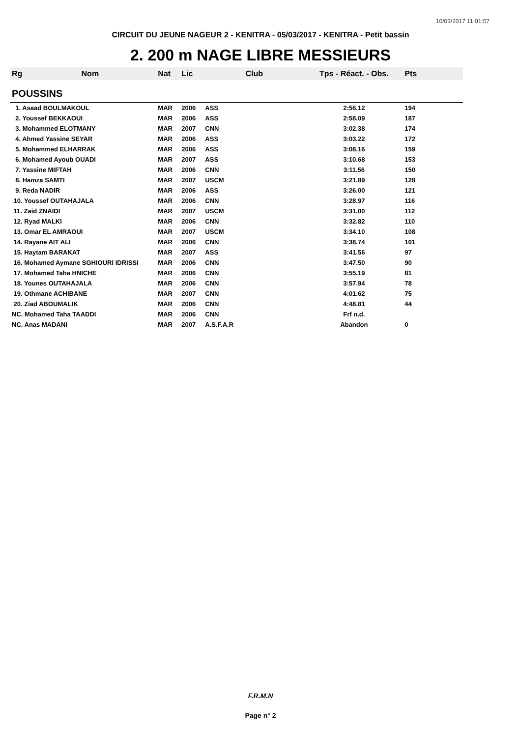10/03/2017 11:01:57
CIRCUIT DU JEUNE NAGEUR 2 - KENITRA - 05/03/2017 - KENITRA - Petit bassin
2. 200 m NAGE LIBRE MESSIEURS
| Rg | Nom | Nat | Lic | Club | Tps - Réact. - Obs. | Pts |
| --- | --- | --- | --- | --- | --- | --- |
| POUSSINS | | | | | | |
| 1. Asaad BOULMAKOUL | | MAR | 2006 | ASS | 2:56.12 | 194 |
| 2. Youssef BEKKAOUI | | MAR | 2006 | ASS | 2:58.09 | 187 |
| 3. Mohammed ELOTMANY | | MAR | 2007 | CNN | 3:02.38 | 174 |
| 4. Ahmed Yassine SEYAR | | MAR | 2006 | ASS | 3:03.22 | 172 |
| 5. Mohammed ELHARRAK | | MAR | 2006 | ASS | 3:08.16 | 159 |
| 6. Mohamed Ayoub OUADI | | MAR | 2007 | ASS | 3:10.68 | 153 |
| 7. Yassine MIFTAH | | MAR | 2006 | CNN | 3:11.56 | 150 |
| 8. Hamza SAMTI | | MAR | 2007 | USCM | 3:21.89 | 128 |
| 9. Reda NADIR | | MAR | 2006 | ASS | 3:26.00 | 121 |
| 10. Youssef OUTAHAJALA | | MAR | 2006 | CNN | 3:28.97 | 116 |
| 11. Zaid ZNAIDI | | MAR | 2007 | USCM | 3:31.00 | 112 |
| 12. Ryad MALKI | | MAR | 2006 | CNN | 3:32.82 | 110 |
| 13. Omar EL AMRAOUI | | MAR | 2007 | USCM | 3:34.10 | 108 |
| 14. Rayane AIT ALI | | MAR | 2006 | CNN | 3:38.74 | 101 |
| 15. Haytam BARAKAT | | MAR | 2007 | ASS | 3:41.56 | 97 |
| 16. Mohamed Aymane SGHIOURI IDRISSI | | MAR | 2006 | CNN | 3:47.50 | 90 |
| 17. Mohamed Taha HNICHE | | MAR | 2006 | CNN | 3:55.19 | 81 |
| 18. Younes OUTAHAJALA | | MAR | 2006 | CNN | 3:57.94 | 78 |
| 19. Othmane ACHIBANE | | MAR | 2007 | CNN | 4:01.62 | 75 |
| 20. Ziad ABOUMALIK | | MAR | 2006 | CNN | 4:48.81 | 44 |
| NC. Mohamed Taha TAADDI | | MAR | 2006 | CNN | Frf n.d. | |
| NC. Anas MADANI | | MAR | 2007 | A.S.F.A.R | Abandon | 0 |
F.R.M.N
Page n° 2